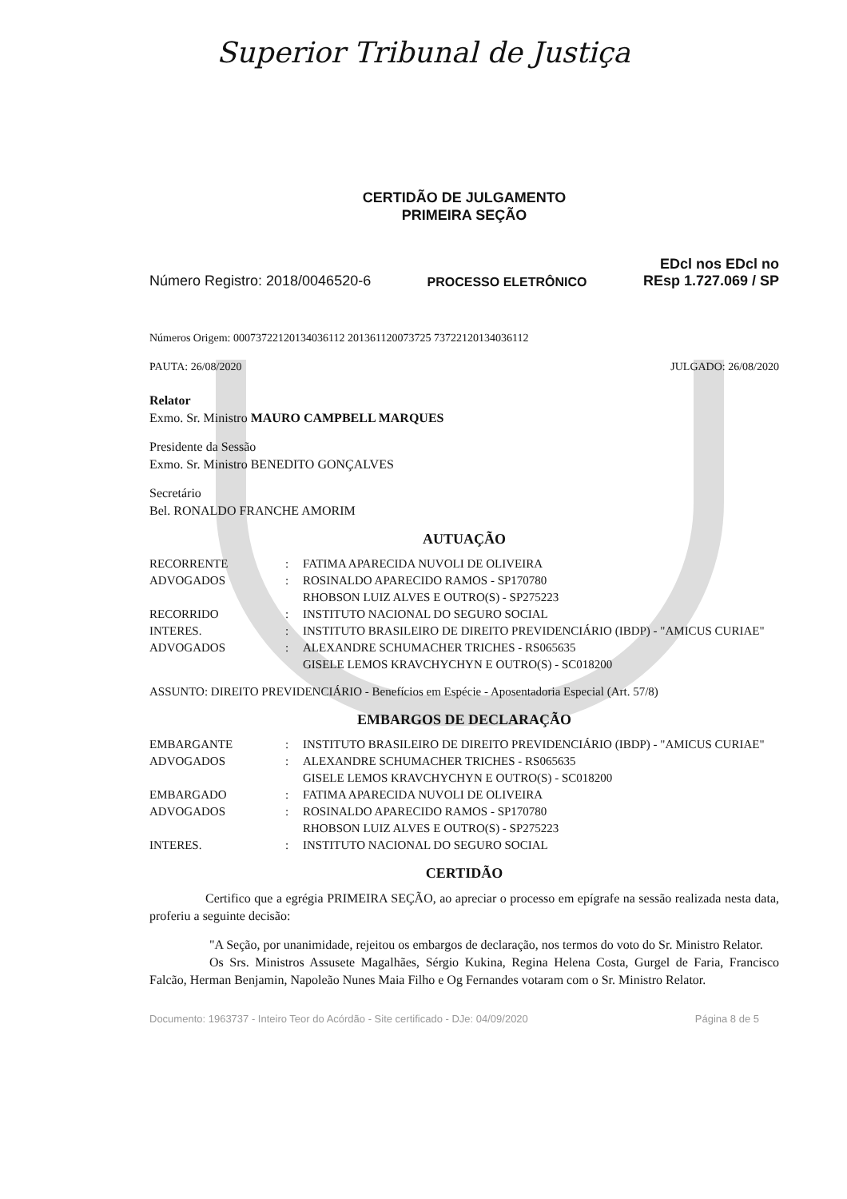Superior Tribunal de Justiça
CERTIDÃO DE JULGAMENTO
PRIMEIRA SEÇÃO
Número Registro: 2018/0046520-6 PROCESSO ELETRÔNICO EDcl nos EDcl no
REsp 1.727.069 / SP
Números Origem: 00073722120134036112 201361120073725 73722120134036112
PAUTA: 26/08/2020 JULGADO: 26/08/2020
Relator
Exmo. Sr. Ministro MAURO CAMPBELL MARQUES
Presidente da Sessão
Exmo. Sr. Ministro BENEDITO GONÇALVES
Secretário
Bel. RONALDO FRANCHE AMORIM
AUTUAÇÃO
| RECORRENTE | : | FATIMA APARECIDA NUVOLI DE OLIVEIRA |
| ADVOGADOS | : | ROSINALDO APARECIDO RAMOS - SP170780 RHOBSON LUIZ ALVES E OUTRO(S) - SP275223 |
| RECORRIDO | : | INSTITUTO NACIONAL DO SEGURO SOCIAL |
| INTERES. | : | INSTITUTO BRASILEIRO DE DIREITO PREVIDENCIÁRIO (IBDP) - "AMICUS CURIAE" |
| ADVOGADOS | : | ALEXANDRE SCHUMACHER TRICHES - RS065635 GISELE LEMOS KRAVCHYCHYN E OUTRO(S) - SC018200 |
ASSUNTO: DIREITO PREVIDENCIÁRIO - Benefícios em Espécie - Aposentadoria Especial (Art. 57/8)
EMBARGOS DE DECLARAÇÃO
| EMBARGANTE | : | INSTITUTO BRASILEIRO DE DIREITO PREVIDENCIÁRIO (IBDP) - "AMICUS CURIAE" |
| ADVOGADOS | : | ALEXANDRE SCHUMACHER TRICHES - RS065635 GISELE LEMOS KRAVCHYCHYN E OUTRO(S) - SC018200 |
| EMBARGADO | : | FATIMA APARECIDA NUVOLI DE OLIVEIRA |
| ADVOGADOS | : | ROSINALDO APARECIDO RAMOS - SP170780 RHOBSON LUIZ ALVES E OUTRO(S) - SP275223 |
| INTERES. | : | INSTITUTO NACIONAL DO SEGURO SOCIAL |
CERTIDÃO
Certifico que a egrégia PRIMEIRA SEÇÃO, ao apreciar o processo em epígrafe na sessão realizada nesta data, proferiu a seguinte decisão:
"A Seção, por unanimidade, rejeitou os embargos de declaração, nos termos do voto do Sr. Ministro Relator.
Os Srs. Ministros Assusete Magalhães, Sérgio Kukina, Regina Helena Costa, Gurgel de Faria, Francisco Falcão, Herman Benjamin, Napoleão Nunes Maia Filho e Og Fernandes votaram com o Sr. Ministro Relator.
Documento: 1963737 - Inteiro Teor do Acórdão - Site certificado - DJe: 04/09/2020 Página 8 de 5